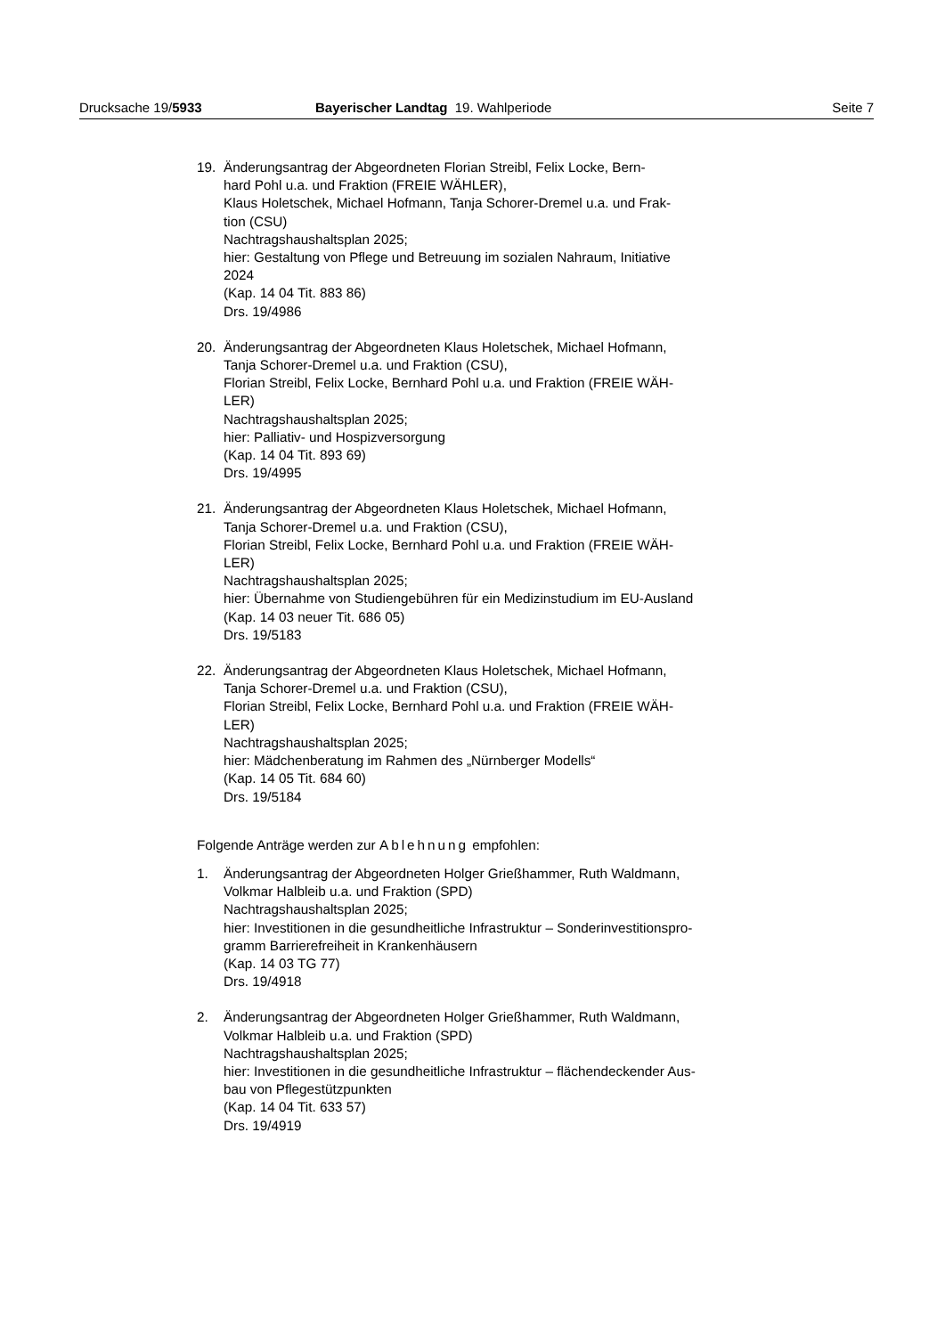Drucksache 19/5933 Bayerischer Landtag 19. Wahlperiode
Seite 7
19. Änderungsantrag der Abgeordneten Florian Streibl, Felix Locke, Bern-
hard Pohl u.a. und Fraktion (FREIE WÄHLER),
Klaus Holetschek, Michael Hofmann, Tanja Schorer-Dremel u.a. und Frak-
tion (CSU)
Nachtragshaushaltsplan 2025;
hier: Gestaltung von Pflege und Betreuung im sozialen Nahraum, Initiative
2024
(Kap. 14 04 Tit. 883 86)
Drs. 19/4986
20. Änderungsantrag der Abgeordneten Klaus Holetschek, Michael Hofmann,
Tanja Schorer-Dremel u.a. und Fraktion (CSU),
Florian Streibl, Felix Locke, Bernhard Pohl u.a. und Fraktion (FREIE WÄH-
LER)
Nachtragshaushaltsplan 2025;
hier: Palliativ- und Hospizversorgung
(Kap. 14 04 Tit. 893 69)
Drs. 19/4995
21. Änderungsantrag der Abgeordneten Klaus Holetschek, Michael Hofmann,
Tanja Schorer-Dremel u.a. und Fraktion (CSU),
Florian Streibl, Felix Locke, Bernhard Pohl u.a. und Fraktion (FREIE WÄH-
LER)
Nachtragshaushaltsplan 2025;
hier: Übernahme von Studiengebühren für ein Medizinstudium im EU-Ausland
(Kap. 14 03 neuer Tit. 686 05)
Drs. 19/5183
22. Änderungsantrag der Abgeordneten Klaus Holetschek, Michael Hofmann,
Tanja Schorer-Dremel u.a. und Fraktion (CSU),
Florian Streibl, Felix Locke, Bernhard Pohl u.a. und Fraktion (FREIE WÄH-
LER)
Nachtragshaushaltsplan 2025;
hier: Mädchenberatung im Rahmen des „Nürnberger Modells“
(Kap. 14 05 Tit. 684 60)
Drs. 19/5184
Folgende Anträge werden zur Ablehnung empfohlen:
1. Änderungsantrag der Abgeordneten Holger Grießhammer, Ruth Waldmann,
Volkmar Halbleib u.a. und Fraktion (SPD)
Nachtragshaushaltsplan 2025;
hier: Investitionen in die gesundheitliche Infrastruktur – Sonderinvestitionspro-
gramm Barrierefreiheit in Krankenhäusern
(Kap. 14 03 TG 77)
Drs. 19/4918
2. Änderungsantrag der Abgeordneten Holger Grießhammer, Ruth Waldmann,
Volkmar Halbleib u.a. und Fraktion (SPD)
Nachtragshaushaltsplan 2025;
hier: Investitionen in die gesundheitliche Infrastruktur – flächendeckender Aus-
bau von Pflegestützpunkten
(Kap. 14 04 Tit. 633 57)
Drs. 19/4919